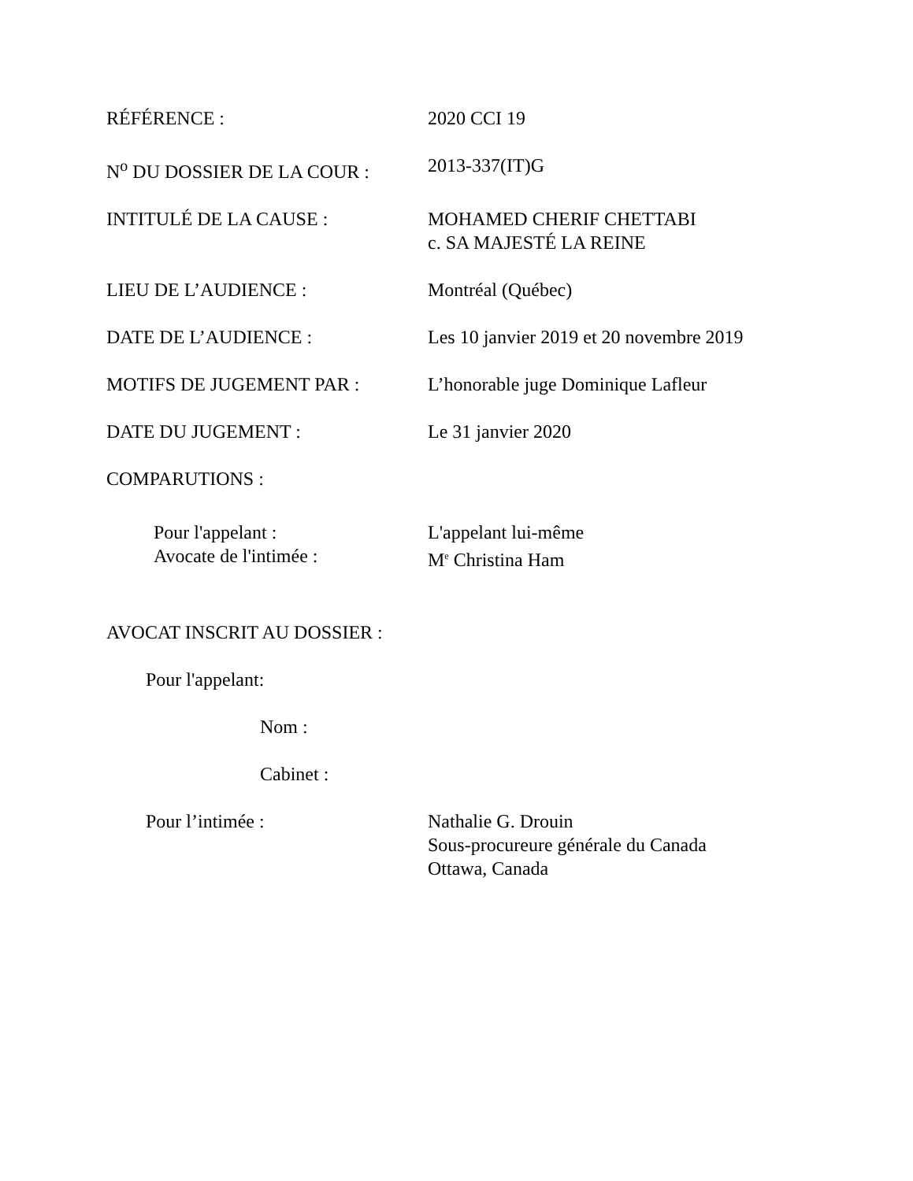RÉFÉRENCE : 2020 CCI 19
N<sup>o</sup> DU DOSSIER DE LA COUR : 2013-337(IT)G
INTITULÉ DE LA CAUSE : MOHAMED CHERIF CHETTABI
c. SA MAJESTÉ LA REINE
LIEU DE L’AUDIENCE : Montréal (Québec)
DATE DE L’AUDIENCE : Les 10 janvier 2019 et 20 novembre 2019
MOTIFS DE JUGEMENT PAR : L’honorable juge Dominique Lafleur
DATE DU JUGEMENT : Le 31 janvier 2020
COMPARUTIONS :
Pour l'appelant : L'appelant lui-même
Avocate de l'intimée : M<sup>e</sup> Christina Ham
AVOCAT INSCRIT AU DOSSIER :
Pour l'appelant:
Nom :
Cabinet :
Pour l’intimée : Nathalie G. Drouin
Sous-procureure générale du Canada
Ottawa, Canada